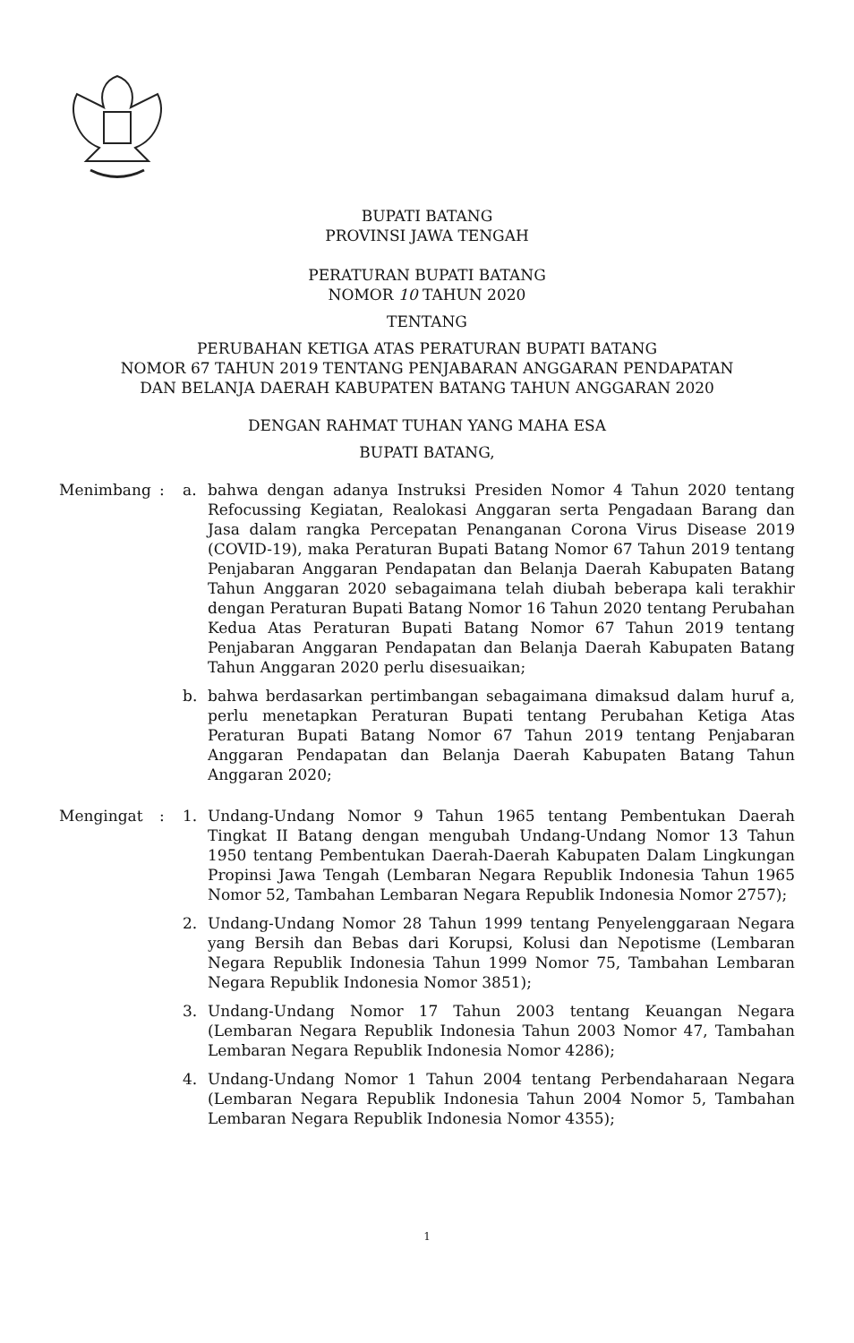BUPATI BATANG
PROVINSI JAWA TENGAH
PERATURAN BUPATI BATANG
NOMOR 10 TAHUN 2020
TENTANG
PERUBAHAN KETIGA ATAS PERATURAN BUPATI BATANG
NOMOR 67 TAHUN 2019 TENTANG PENJABARAN ANGGARAN PENDAPATAN
DAN BELANJA DAERAH KABUPATEN BATANG TAHUN ANGGARAN 2020
DENGAN RAHMAT TUHAN YANG MAHA ESA
BUPATI BATANG,
Menimbang : a. bahwa dengan adanya Instruksi Presiden Nomor 4 Tahun 2020 tentang Refocussing Kegiatan, Realokasi Anggaran serta Pengadaan Barang dan Jasa dalam rangka Percepatan Penanganan Corona Virus Disease 2019 (COVID-19), maka Peraturan Bupati Batang Nomor 67 Tahun 2019 tentang Penjabaran Anggaran Pendapatan dan Belanja Daerah Kabupaten Batang Tahun Anggaran 2020 sebagaimana telah diubah beberapa kali terakhir dengan Peraturan Bupati Batang Nomor 16 Tahun 2020 tentang Perubahan Kedua Atas Peraturan Bupati Batang Nomor 67 Tahun 2019 tentang Penjabaran Anggaran Pendapatan dan Belanja Daerah Kabupaten Batang Tahun Anggaran 2020 perlu disesuaikan;
b. bahwa berdasarkan pertimbangan sebagaimana dimaksud dalam huruf a, perlu menetapkan Peraturan Bupati tentang Perubahan Ketiga Atas Peraturan Bupati Batang Nomor 67 Tahun 2019 tentang Penjabaran Anggaran Pendapatan dan Belanja Daerah Kabupaten Batang Tahun Anggaran 2020;
Mengingat : 1. Undang-Undang Nomor 9 Tahun 1965 tentang Pembentukan Daerah Tingkat II Batang dengan mengubah Undang-Undang Nomor 13 Tahun 1950 tentang Pembentukan Daerah-Daerah Kabupaten Dalam Lingkungan Propinsi Jawa Tengah (Lembaran Negara Republik Indonesia Tahun 1965 Nomor 52, Tambahan Lembaran Negara Republik Indonesia Nomor 2757);
2. Undang-Undang Nomor 28 Tahun 1999 tentang Penyelenggaraan Negara yang Bersih dan Bebas dari Korupsi, Kolusi dan Nepotisme (Lembaran Negara Republik Indonesia Tahun 1999 Nomor 75, Tambahan Lembaran Negara Republik Indonesia Nomor 3851);
3. Undang-Undang Nomor 17 Tahun 2003 tentang Keuangan Negara (Lembaran Negara Republik Indonesia Tahun 2003 Nomor 47, Tambahan Lembaran Negara Republik Indonesia Nomor 4286);
4. Undang-Undang Nomor 1 Tahun 2004 tentang Perbendaharaan Negara (Lembaran Negara Republik Indonesia Tahun 2004 Nomor 5, Tambahan Lembaran Negara Republik Indonesia Nomor 4355);
1